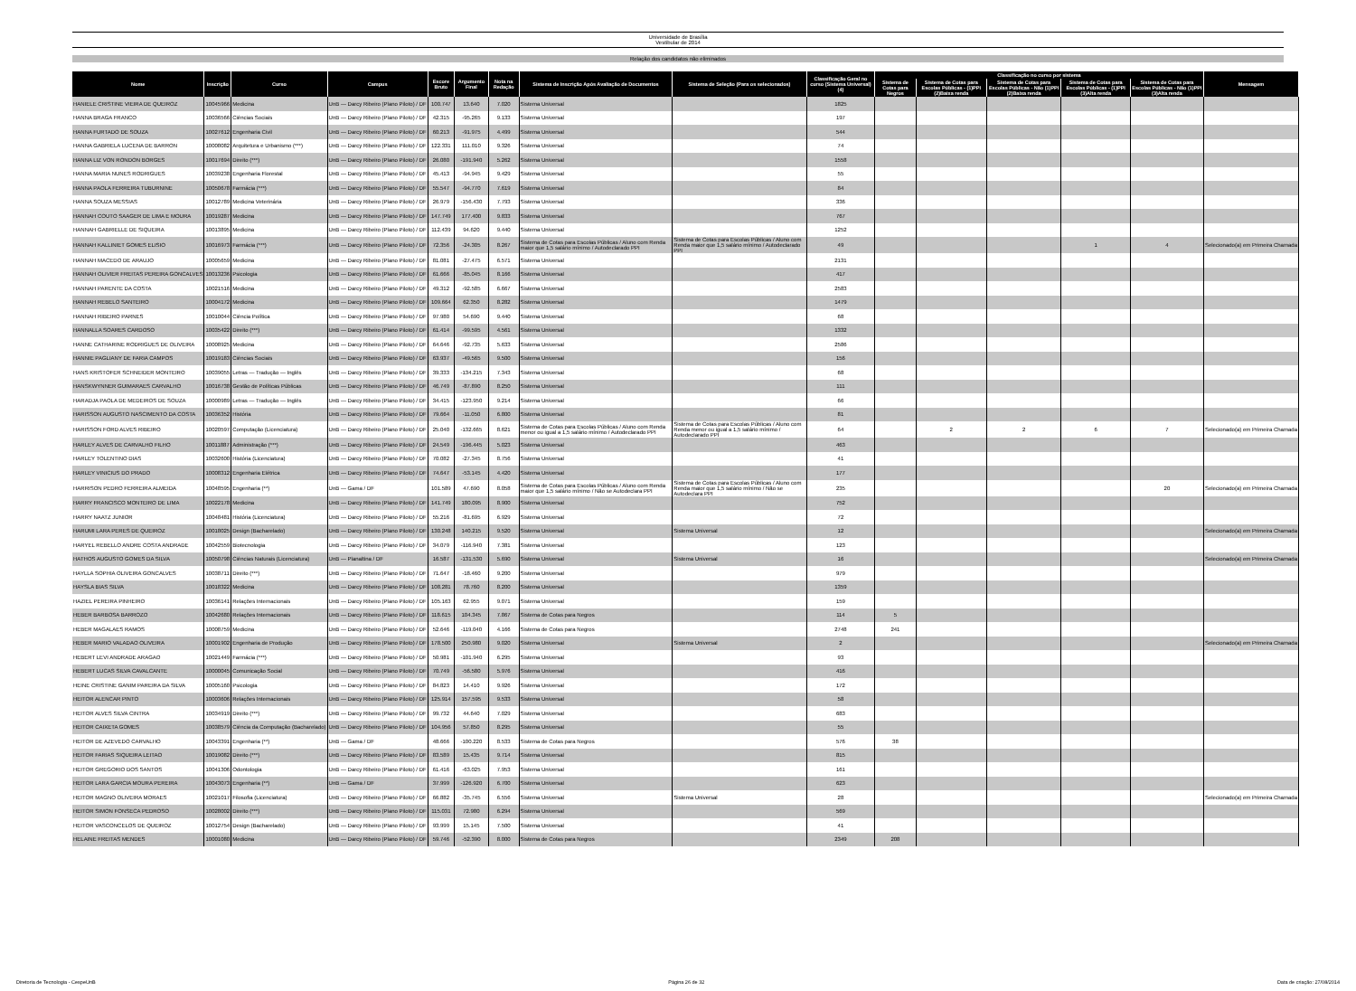Universidade de Brasília
Vestibular de 2014
Relação dos candidatos não eliminados
| Nome | Inscrição | Curso | Campus | Escore Bruto | Argumento Final | Nota na Redação | Sistema de Inscrição Após Avaliação de Documentos | Sistema de Seleção (Para os selecionados) | Classificação Geral no curso (Sistema Universal) (4) | Classificação no curso por sistema | | | | | Mensagem |
| --- | --- | --- | --- | --- | --- | --- | --- | --- | --- | --- | --- | --- | --- | --- | --- |
| | | | | | | | | | | Sistema de Cotas para Negros | Sistema de Cotas para Escolas Públicas - (1)PPI (2)Baixa renda | Sistema de Cotas para Escolas Públicas - Não (1)PPI (2)Baixa renda | Sistema de Cotas para Escolas Públicas - (1)PPI (3)Alta renda | Sistema de Cotas para Escolas Públicas - Não (1)PPI (3)Alta renda | |
| HANIELE CRISTINE VIEIRA DE QUEIROZ | 10045966 | Medicina | UnB — Darcy Ribeiro (Plano Piloto) / DF | 100.747 | 13.640 | 7.020 | Sistema Universal | | 1825 | | | | | | |
| HANNA BRAGA FRANCO | 10036566 | Ciências Sociais | UnB — Darcy Ribeiro (Plano Piloto) / DF | 42.315 | -95.265 | 9.133 | Sistema Universal | | 197 | | | | | | |
| HANNA FURTADO DE SOUZA | 10027612 | Engenharia Civil | UnB — Darcy Ribeiro (Plano Piloto) / DF | 60.213 | -91.975 | 4.499 | Sistema Universal | | 544 | | | | | | |
| HANNA GABRIELA LUCENA DE BARRON | 10008082 | Arquitetura e Urbanismo (***) | UnB — Darcy Ribeiro (Plano Piloto) / DF | 122.331 | 111.010 | 9.326 | Sistema Universal | | 74 | | | | | | |
| HANNA LIZ VON RONDON BORGES | 10017694 | Direito (***) | UnB — Darcy Ribeiro (Plano Piloto) / DF | 26.080 | -191.940 | 5.262 | Sistema Universal | | 1558 | | | | | | |
| HANNA MARIA NUNES RODRIGUES | 10039238 | Engenharia Florestal | UnB — Darcy Ribeiro (Plano Piloto) / DF | 45.413 | -94.945 | 9.429 | Sistema Universal | | 55 | | | | | | |
| HANNA PAOLA FERREIRA TUBURNINE | 10050678 | Farmácia (***) | UnB — Darcy Ribeiro (Plano Piloto) / DF | 55.547 | -94.770 | 7.619 | Sistema Universal | | 84 | | | | | | |
| HANNA SOUZA MESSIAS | 10012789 | Medicina Veterinária | UnB — Darcy Ribeiro (Plano Piloto) / DF | 26.979 | -156.430 | 7.793 | Sistema Universal | | 336 | | | | | | |
| HANNAH COUTO SAAGER DE LIMA E MOURA | 10019287 | Medicina | UnB — Darcy Ribeiro (Plano Piloto) / DF | 147.749 | 177.400 | 9.833 | Sistema Universal | | 767 | | | | | | |
| HANNAH GABRIELLE DE SIQUEIRA | 10013895 | Medicina | UnB — Darcy Ribeiro (Plano Piloto) / DF | 112.439 | 94.620 | 9.440 | Sistema Universal | | 1252 | | | | | | |
| HANNAH KALLINIET GOMES ELISIO | 10016973 | Farmácia (***) | UnB — Darcy Ribeiro (Plano Piloto) / DF | 72.356 | -24.305 | 8.267 | Sistema de Cotas para Escolas Públicas / Aluno com Renda maior que 1,5 salário mínimo / Autodeclarado PPI | Sistema de Cotas para Escolas Públicas / Aluno com Renda maior que 1,5 salário mínimo / Autodeclarado PPI | 49 | | | | 1 | 4 | Selecionado(a) em Primeira Chamada |
| HANNAH MACEDO DE ARAUJO | 10005659 | Medicina | UnB — Darcy Ribeiro (Plano Piloto) / DF | 81.081 | -27.475 | 6.571 | Sistema Universal | | 2131 | | | | | | |
| HANNAH OLIVIER FREITAS PEREIRA GONCALVES | 10013236 | Psicologia | UnB — Darcy Ribeiro (Plano Piloto) / DF | 61.666 | -85.045 | 8.166 | Sistema Universal | | 417 | | | | | | |
| HANNAH PARENTE DA COSTA | 10021516 | Medicina | UnB — Darcy Ribeiro (Plano Piloto) / DF | 49.312 | -92.585 | 6.667 | Sistema Universal | | 2583 | | | | | | |
| HANNAH REBELO SANTEIRO | 10004172 | Medicina | UnB — Darcy Ribeiro (Plano Piloto) / DF | 109.664 | 62.350 | 8.282 | Sistema Universal | | 1479 | | | | | | |
| HANNAH RIBEIRO PARNES | 10010044 | Ciência Política | UnB — Darcy Ribeiro (Plano Piloto) / DF | 97.980 | 54.690 | 9.440 | Sistema Universal | | 68 | | | | | | |
| HANNALLA SOARES CARDOSO | 10035422 | Direito (***) | UnB — Darcy Ribeiro (Plano Piloto) / DF | 61.414 | -99.595 | 4.561 | Sistema Universal | | 1332 | | | | | | |
| HANNE CATHARINE RODRIGUES DE OLIVEIRA | 10008925 | Medicina | UnB — Darcy Ribeiro (Plano Piloto) / DF | 64.646 | -92.735 | 5.633 | Sistema Universal | | 2586 | | | | | | |
| HANNIE PAGLIANY DE FARIA CAMPOS | 10019183 | Ciências Sociais | UnB — Darcy Ribeiro (Plano Piloto) / DF | 63.937 | -49.565 | 9.500 | Sistema Universal | | 156 | | | | | | |
| HANS KRISTOFER SCHNEIDER MONTEIRO | 10039055 | Letras — Tradução — Inglês | UnB — Darcy Ribeiro (Plano Piloto) / DF | 39.333 | -134.215 | 7.343 | Sistema Universal | | 68 | | | | | | |
| HANSKWYNNER GUIMARAES CARVALHO | 10016738 | Gestão de Políticas Públicas | UnB — Darcy Ribeiro (Plano Piloto) / DF | 46.749 | -87.890 | 8.250 | Sistema Universal | | 111 | | | | | | |
| HARADJA PAOLA DE MEDEIROS DE SOUZA | 10000989 | Letras — Tradução — Inglês | UnB — Darcy Ribeiro (Plano Piloto) / DF | 34.415 | -123.950 | 9.214 | Sistema Universal | | 66 | | | | | | |
| HARISSON AUGUSTO NASCIMENTO DA COSTA | 10036352 | História | UnB — Darcy Ribeiro (Plano Piloto) / DF | 79.664 | -11.050 | 6.800 | Sistema Universal | | 81 | | | | | | |
| HARISSON FORD ALVES RIBEIRO | 10020597 | Computação (Licenciatura) | UnB — Darcy Ribeiro (Plano Piloto) / DF | 25.040 | -132.665 | 8.621 | Sistema de Cotas para Escolas Públicas / Aluno com Renda menor ou igual a 1,5 salário mínimo / Autodeclarado PPI | Sistema de Cotas para Escolas Públicas / Aluno com Renda menor ou igual a 1,5 salário mínimo / Autodeclarado PPI | 64 | | 2 | 2 | 6 | 7 | Selecionado(a) em Primeira Chamada |
| HARLEY ALVES DE CARVALHO FILHO | 10011887 | Administração (***) | UnB — Darcy Ribeiro (Plano Piloto) / DF | 24.549 | -196.445 | 5.023 | Sistema Universal | | 463 | | | | | | |
| HARLEY TOLENTINO DIAS | 10032600 | História (Licenciatura) | UnB — Darcy Ribeiro (Plano Piloto) / DF | 70.082 | -27.345 | 8.756 | Sistema Universal | | 41 | | | | | | |
| HARLEY VINICIUS DO PRADO | 10008312 | Engenharia Elétrica | UnB — Darcy Ribeiro (Plano Piloto) / DF | 74.647 | -53.145 | 4.420 | Sistema Universal | | 177 | | | | | | |
| HARRISON PEDRO FERREIRA ALMEIDA | 10048595 | Engenharia (**) | UnB — Gama / DF | 101.589 | 47.690 | 8.058 | Sistema de Cotas para Escolas Públicas / Aluno com Renda maior que 1,5 salário mínimo / Não se Autodeclara PPI | Sistema de Cotas para Escolas Públicas / Aluno com Renda maior que 1,5 salário mínimo / Não se Autodeclara PPI | 235 | | | | | 20 | Selecionado(a) em Primeira Chamada |
| HARRY FRANCISCO MONTEIRO DE LIMA | 10022178 | Medicina | UnB — Darcy Ribeiro (Plano Piloto) / DF | 141.749 | 180.095 | 8.900 | Sistema Universal | | 752 | | | | | | |
| HARRY NAATZ JUNIOR | 10048481 | História (Licenciatura) | UnB — Darcy Ribeiro (Plano Piloto) / DF | 55.216 | -81.695 | 6.929 | Sistema Universal | | 72 | | | | | | |
| HARUMI LARA PERES DE QUEIROZ | 10018025 | Design (Bacharelado) | UnB — Darcy Ribeiro (Plano Piloto) / DF | 130.248 | 140.215 | 9.520 | Sistema Universal | Sistema Universal | 12 | | | | | | Selecionado(a) em Primeira Chamada |
| HARYEL REBELLO ANDRE COSTA ANDRADE | 10042559 | Biotecnologia | UnB — Darcy Ribeiro (Plano Piloto) / DF | 34.079 | -116.940 | 7.381 | Sistema Universal | | 123 | | | | | | |
| HATHOS AUGUSTO GOMES DA SILVA | 10050798 | Ciências Naturais (Licenciatura) | UnB — Planaltina / DF | 16.587 | -131.530 | 5.690 | Sistema Universal | Sistema Universal | 16 | | | | | | Selecionado(a) em Primeira Chamada |
| HAYLLA SOPHIA OLIVEIRA GONCALVES | 10038711 | Direito (***) | UnB — Darcy Ribeiro (Plano Piloto) / DF | 71.647 | -18.460 | 9.200 | Sistema Universal | | 979 | | | | | | |
| HAYSLA BIAS SILVA | 10018322 | Medicina | UnB — Darcy Ribeiro (Plano Piloto) / DF | 108.281 | 78.760 | 8.200 | Sistema Universal | | 1359 | | | | | | |
| HAZIEL PEREIRA PINHEIRO | 10036141 | Relações Internacionais | UnB — Darcy Ribeiro (Plano Piloto) / DF | 105.163 | 62.955 | 9.071 | Sistema Universal | | 159 | | | | | | |
| HEBER BARBOSA BARROZO | 10042680 | Relações Internacionais | UnB — Darcy Ribeiro (Plano Piloto) / DF | 118.615 | 104.345 | 7.867 | Sistema de Cotas para Negros | | 114 | 5 | | | | | |
| HEBER MAGALAES RAMOS | 10008759 | Medicina | UnB — Darcy Ribeiro (Plano Piloto) / DF | 52.646 | -119.040 | 4.166 | Sistema de Cotas para Negros | | 2748 | 241 | | | | | |
| HEBER MARIO VALADAO OLIVEIRA | 10001902 | Engenharia de Produção | UnB — Darcy Ribeiro (Plano Piloto) / DF | 178.500 | 250.980 | 9.020 | Sistema Universal | Sistema Universal | 2 | | | | | | Selecionado(a) em Primeira Chamada |
| HEBERT LEVI ANDRADE ARAGAO | 10021449 | Farmácia (***) | UnB — Darcy Ribeiro (Plano Piloto) / DF | 50.981 | -101.940 | 6.295 | Sistema Universal | | 93 | | | | | | |
| HEBERT LUCAS SILVA CAVALCANTE | 10000045 | Comunicação Social | UnB — Darcy Ribeiro (Plano Piloto) / DF | 70.749 | -56.580 | 5.976 | Sistema Universal | | 416 | | | | | | |
| HEINE CRISTINE GANIM PAREIRA DA SILVA | 10005160 | Psicologia | UnB — Darcy Ribeiro (Plano Piloto) / DF | 84.823 | 14.410 | 9.926 | Sistema Universal | | 172 | | | | | | |
| HEITOR ALENCAR PINTO | 10003606 | Relações Internacionais | UnB — Darcy Ribeiro (Plano Piloto) / DF | 125.914 | 157.595 | 9.533 | Sistema Universal | | 58 | | | | | | |
| HEITOR ALVES SILVA CINTRA | 10034919 | Direito (***) | UnB — Darcy Ribeiro (Plano Piloto) / DF | 99.732 | 44.640 | 7.029 | Sistema Universal | | 683 | | | | | | |
| HEITOR CAIXETA GOMES | 10038579 | Ciência da Computação (Bacharelado) | UnB — Darcy Ribeiro (Plano Piloto) / DF | 104.956 | 57.850 | 8.295 | Sistema Universal | | 55 | | | | | | |
| HEITOR DE AZEVEDO CARVALHO | 10043391 | Engenharia (**) | UnB — Gama / DF | 48.666 | -100.220 | 8.533 | Sistema de Cotas para Negros | | 576 | 38 | | | | | |
| HEITOR FARIAS SIQUEIRA LEITAO | 10019082 | Direito (***) | UnB — Darcy Ribeiro (Plano Piloto) / DF | 83.589 | 15.435 | 9.714 | Sistema Universal | | 815 | | | | | | |
| HEITOR GREGORIO DOS SANTOS | 10041306 | Odontologia | UnB — Darcy Ribeiro (Plano Piloto) / DF | 61.416 | -63.025 | 7.953 | Sistema Universal | | 161 | | | | | | |
| HEITOR LARA GARCIA MOURA PEREIRA | 10043073 | Engenharia (**) | UnB — Gama / DF | 37.999 | -126.920 | 6.700 | Sistema Universal | | 623 | | | | | | |
| HEITOR MAGNO OLIVEIRA MORAES | 10021017 | Filosofia (Licenciatura) | UnB — Darcy Ribeiro (Plano Piloto) / DF | 66.882 | -35.745 | 6.556 | Sistema Universal | Sistema Universal | 28 | | | | | | Selecionado(a) em Primeira Chamada |
| HEITOR SIMON FONSECA PEDROSO | 10028002 | Direito (***) | UnB — Darcy Ribeiro (Plano Piloto) / DF | 115.031 | 72.980 | 6.294 | Sistema Universal | | 569 | | | | | | |
| HEITOR VASCONCELOS DE QUEIROZ | 10012754 | Design (Bacharelado) | UnB — Darcy Ribeiro (Plano Piloto) / DF | 93.999 | 15.145 | 7.500 | Sistema Universal | | 41 | | | | | | |
| HELAINE FREITAS MENDES | 10001080 | Medicina | UnB — Darcy Ribeiro (Plano Piloto) / DF | 59.746 | -52.390 | 8.000 | Sistema de Cotas para Negros | | 2349 | 208 | | | | | |
Diretoria de Tecnologia - CespeUnB Página 26 de 32 Data de criação: 27/08/2014